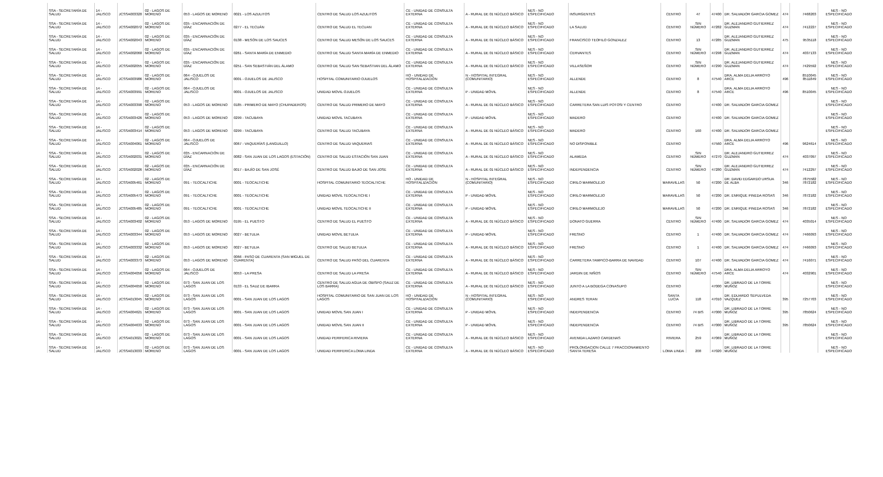| SSA - SECRETARÍA DE SALUD | 14 - JALISCO | JCSSA003320 | 02 - LAGOS DE MORENO | 053 - LAGOS DE MORENO | 0021 - LOS AZULITOS | CENTRO DE SALUD LOS AZULITOS | CE - UNIDAD DE CONSULTA EXTERNA | A - RURAL DE 01 NÚCLEO BÁSICO | NES - NO ESPECIFICADO | INSURGENTES | CENTRO | 47 | 47400 | DR. SALVADOR GARCIA GOMEZ | 474 | 7468203 | NES - NO ESPECIFICADO |
| SSA - SECRETARÍA DE SALUD | 14 - JALISCO | JCSSA002072 | 02 - LAGOS DE MORENO | 035 - ENCARNACIÓN DE DÍAZ | 0277 - EL TECUÁN | CENTRO DE SALUD EL TECUAN | CE - UNIDAD DE CONSULTA EXTERNA | A - RURAL DE 01 NÚCLEO BÁSICO | NES - NO ESPECIFICADO | LA SALUD | CENTRO | SIN NÚMERO | 47282 | DR. ALEJANDRO GUTIERREZ GUZMAN | 474 | 7412227 | NES - NO ESPECIFICADO |
| SSA - SECRETARÍA DE SALUD | 14 - JALISCO | JCSSA002043 | 02 - LAGOS DE MORENO | 035 - ENCARNACIÓN DE DÍAZ | 0138 - MESÓN DE LOS SAUCES | CENTRO DE SALUD MESÓN DE LOS SAUCES | CE - UNIDAD DE CONSULTA EXTERNA | A - RURAL DE 01 NÚCLEO BÁSICO | NES - NO ESPECIFICADO | FRANCISCO TEOFILO GONZALEZ | CENTRO | 13 | 47285 | DR. ALEJANDRO GUTIERREZ GUZMAN | 475 | 9535118 | NES - NO ESPECIFICADO |
| SSA - SECRETARÍA DE SALUD | 14 - JALISCO | JCSSA002060 | 02 - LAGOS DE MORENO | 035 - ENCARNACIÓN DE DÍAZ | 0261 - SANTA MARÍA DE ENMEDIO | CENTRO DE SALUD SANTA MARÍA DE ENMEDIO | CE - UNIDAD DE CONSULTA EXTERNA | A - RURAL DE 01 NÚCLEO BÁSICO | NES - NO ESPECIFICADO | CERVANTES | CENTRO | SIN NÚMERO | 47298 | DR. ALEJANDRO GUTIERREZ GUZMAN | 474 | 4037133 | NES - NO ESPECIFICADO |
| SSA - SECRETARÍA DE SALUD | 14 - JALISCO | JCSSA002055 | 02 - LAGOS DE MORENO | 035 - ENCARNACIÓN DE DÍAZ | 0251 - SAN SEBASTIÁN DEL ÁLAMO | CENTRO DE SALUD SAN SEBASTIAN DEL ÁLAMO | CE - UNIDAD DE CONSULTA EXTERNA | A - RURAL DE 01 NÚCLEO BÁSICO | NES - NO ESPECIFICADO | VILLASEÑOR | CENTRO | SIN NÚMERO | 47290 | DR. ALEJANDRO GUTIERREZ GUZMAN | 474 | 7429592 | NES - NO ESPECIFICADO |
| SSA - SECRETARÍA DE SALUD | 14 - JALISCO | JCSSA003986 | 02 - LAGOS DE MORENO | 064 - OJUELOS DE JALISCO | 0001 - OJUELOS DE JALISCO | HOSPITAL COMUNITARIO OJUELOS | HO - UNIDAD DE HOSPITALIZACIÓN | N - HOSPITAL INTEGRAL (COMUNITARIO) | NES - NO ESPECIFICADO | ALLENDE | CENTRO | 8 | 47540 | DRA. ALMA DELIA ARROYO ARCE | 496 | 8510045 8511849 | NES - NO ESPECIFICADO |
| SSA - SECRETARÍA DE SALUD | 14 - JALISCO | JCSSA003991 | 02 - LAGOS DE MORENO | 064 - OJUELOS DE JALISCO | 0001 - OJUELOS DE JALISCO | UNIDAD MOVIL OJUELOS | CE - UNIDAD DE CONSULTA EXTERNA | P - UNIDAD MÓVIL | NES - NO ESPECIFICADO | ALLENDE | CENTRO | 8 | 47540 | DRA. ALMA DELIA ARROYO ARCE | 496 | 8510045 | NES - NO ESPECIFICADO |
| SSA - SECRETARÍA DE SALUD | 14 - JALISCO | JCSSA003390 | 02 - LAGOS DE MORENO | 053 - LAGOS DE MORENO | 0185 - PRIMERO DE MAYO (CHUPADEROS) | CENTRO DE SALUD PRIMERO DE MAYO | CE - UNIDAD DE CONSULTA EXTERNA | A - RURAL DE 01 NÚCLEO BÁSICO | NES - NO ESPECIFICADO | CARRETERA SAN LUIS POTOSI Y CENTRO | CENTRO | | 47400 | DR. SALVADOR GARCIA GOMEZ | | | NES - NO ESPECIFICADO |
| SSA - SECRETARÍA DE SALUD | 14 - JALISCO | JCSSA003426 | 02 - LAGOS DE MORENO | 053 - LAGOS DE MORENO | 0299 - TACUBAYA | UNIDAD MOVIL TACUBAYA | CE - UNIDAD DE CONSULTA EXTERNA | P - UNIDAD MÓVIL | NES - NO ESPECIFICADO | MADERO | CENTRO | | 47400 | DR. SALVADOR GARCIA GOMEZ | | | NES - NO ESPECIFICADO |
| SSA - SECRETARÍA DE SALUD | 14 - JALISCO | JCSSA003414 | 02 - LAGOS DE MORENO | 053 - LAGOS DE MORENO | 0299 - TACUBAYA | CENTRO DE SALUD TACUBAYA | CE - UNIDAD DE CONSULTA EXTERNA | A - RURAL DE 01 NÚCLEO BÁSICO | NES - NO ESPECIFICADO | MADERO | CENTRO | 160 | 47400 | DR. SALVADOR GARCIA GOMEZ | | | NES - NO ESPECIFICADO |
| SSA - SECRETARÍA DE SALUD | 14 - JALISCO | JCSSA004061 | 02 - LAGOS DE MORENO | 064 - OJUELOS DE JALISCO | 0067 - VAQUERÍAS (LANGUILLO) | CENTRO DE SALUD VAQUERIAS | CE - UNIDAD DE CONSULTA EXTERNA | A - RURAL DE 01 NÚCLEO BÁSICO | NES - NO ESPECIFICADO | NO DISPONIBLE | CENTRO | | 47560 | DRA. ALMA DELIA ARROYO ARCE | 496 | 9624614 | NES - NO ESPECIFICADO |
| SSA - SECRETARÍA DE SALUD | 14 - JALISCO | JCSSA002031 | 02 - LAGOS DE MORENO | 035 - ENCARNACIÓN DE DÍAZ | 0082 - SAN JUAN DE LOS LAGOS (ESTACIÓN) | CENTRO DE SALUD ESTACIÓN SAN JUAN | CE - UNIDAD DE CONSULTA EXTERNA | A - RURAL DE 01 NÚCLEO BÁSICO | NES - NO ESPECIFICADO | ALAMEDA | CENTRO | SIN NÚMERO | 47270 | DR. ALEJANDRO GUTIERREZ GUZMAN | 474 | 4037097 | NES - NO ESPECIFICADO |
| SSA - SECRETARÍA DE SALUD | 14 - JALISCO | JCSSA002026 | 02 - LAGOS DE MORENO | 035 - ENCARNACIÓN DE DÍAZ | 0017 - BAJÍO DE SAN JOSÉ | CENTRO DE SALUD BAJIO DE SAN JOSE | CE - UNIDAD DE CONSULTA EXTERNA | A - RURAL DE 01 NÚCLEO BÁSICO | NES - NO ESPECIFICADO | INDEPENDENCIA | CENTRO | SIN NÚMERO | 47280 | DR. ALEJANDRO GUTIERREZ GUZMAN | 474 | 7412297 | NES - NO ESPECIFICADO |
| SSA - SECRETARÍA DE SALUD | 14 - JALISCO | JCSSA005461 | 02 - LAGOS DE MORENO | 091 - TEOCALTICHE | 0001 - TEOCALTICHE | HOSPITAL COMUNITARIO TEOCALTICHE | HO - UNIDAD DE HOSPITALIZACIÓN | N - HOSPITAL INTEGRAL (COMUNITARIO) | NES - NO ESPECIFICADO | CIRILO MARMOLEJO | MARAVILLAS | 50 | 47200 | DR. DAVID EDGARDO URSUA DE ALBA | 346 | 7875582 7872182 | NES - NO ESPECIFICADO |
| SSA - SECRETARÍA DE SALUD | 14 - JALISCO | JCSSA005473 | 02 - LAGOS DE MORENO | 091 - TEOCALTICHE | 0001 - TEOCALTICHE | UNIDAD MOVIL TEOCALTICHE I | CE - UNIDAD DE CONSULTA EXTERNA | P - UNIDAD MÓVIL | NES - NO ESPECIFICADO | CIRILO MARMOLEJO | MARAVILLAS | 50 | 47200 | DR. ENRIQUE PINEDA ROSAS | 346 | 7872182 | NES - NO ESPECIFICADO |
| SSA - SECRETARÍA DE SALUD | 14 - JALISCO | JCSSA005485 | 02 - LAGOS DE MORENO | 091 - TEOCALTICHE | 0001 - TEOCALTICHE | UNIDAD MOVIL TEOCALTICHE II | CE - UNIDAD DE CONSULTA EXTERNA | P - UNIDAD MÓVIL | NES - NO ESPECIFICADO | CIRILO MARMOLEJO | MARAVILLAS | 50 | 47200 | DR. ENRIQUE PINEDA ROSAS | 346 | 7872182 | NES - NO ESPECIFICADO |
| SSA - SECRETARÍA DE SALUD | 14 - JALISCO | JCSSA003402 | 02 - LAGOS DE MORENO | 053 - LAGOS DE MORENO | 0195 - EL PUESTO | CENTRO DE SALUD EL PUESTO | CE - UNIDAD DE CONSULTA EXTERNA | A - RURAL DE 01 NÚCLEO BÁSICO | NES - NO ESPECIFICADO | DONATO GUERRA | CENTRO | SIN NÚMERO | 47400 | DR. SALVADOR GARCIA GOMEZ | 474 | 4035014 | NES - NO ESPECIFICADO |
| SSA - SECRETARÍA DE SALUD | 14 - JALISCO | JCSSA003344 | 02 - LAGOS DE MORENO | 053 - LAGOS DE MORENO | 0027 - BETULIA | UNIDAD MOVIL BETULIA | CE - UNIDAD DE CONSULTA EXTERNA | P - UNIDAD MÓVIL | NES - NO ESPECIFICADO | FRESNO | CENTRO | 1 | 47400 | DR. SALVADOR GARCIA GOMEZ | 474 | 7466093 | NES - NO ESPECIFICADO |
| SSA - SECRETARÍA DE SALUD | 14 - JALISCO | JCSSA003332 | 02 - LAGOS DE MORENO | 053 - LAGOS DE MORENO | 0027 - BETULIA | CENTRO DE SALUD BETULIA | CE - UNIDAD DE CONSULTA EXTERNA | A - RURAL DE 01 NÚCLEO BÁSICO | NES - NO ESPECIFICADO | FRESNO | CENTRO | 1 | 47400 | DR. SALVADOR GARCIA GOMEZ | 474 | 7466093 | NES - NO ESPECIFICADO |
| SSA - SECRETARÍA DE SALUD | 14 - JALISCO | JCSSA003373 | 02 - LAGOS DE MORENO | 053 - LAGOS DE MORENO | 0066 - PASO DE CUARENTA (SAN MIGUEL DE CUARENTA) | CENTRO DE SALUD PASO DEL CUARENTA | CE - UNIDAD DE CONSULTA EXTERNA | A - RURAL DE 01 NÚCLEO BÁSICO | NES - NO ESPECIFICADO | CARRETERA TAMPICO-BARRA DE NAVIDAD | CENTRO | 107 | 47400 | DR. SALVADOR GARCIA GOMEZ | 474 | 7416071 | NES - NO ESPECIFICADO |
| SSA - SECRETARÍA DE SALUD | 14 - JALISCO | JCSSA004056 | 02 - LAGOS DE MORENO | 064 - OJUELOS DE JALISCO | 0053 - LA PRESA | CENTRO DE SALUD LA PRESA | CE - UNIDAD DE CONSULTA EXTERNA | A - RURAL DE 01 NÚCLEO BÁSICO | NES - NO ESPECIFICADO | JARDIN DE NIÑOS | CENTRO | SIN NÚMERO | 47540 | DRA. ALMA DELIA ARROYO ARCE | 474 | 4032901 | NES - NO ESPECIFICADO |
| SSA - SECRETARÍA DE SALUD | 14 - JALISCO | JCSSA004650 | 02 - LAGOS DE MORENO | 073 - SAN JUAN DE LOS LAGOS | 0133 - EL SAUZ DE IBARRA | CENTRO DE SALUD AGUA DE OBISPO (SAUZ DE LOS BARRA) | CE - UNIDAD DE CONSULTA EXTERNA | A - RURAL DE 01 NÚCLEO BÁSICO | NES - NO ESPECIFICADO | JUNTO A LA BODEGA CONASUPO | CENTRO | | 47000 | DR. LIBRADO DE LA TORRE MUÑOZ | | | NES - NO ESPECIFICADO |
| SSA - SECRETARÍA DE SALUD | 14 - JALISCO | JCSSA013045 | 02 - LAGOS DE MORENO | 073 - SAN JUAN DE LOS LAGOS | 0001 - SAN JUAN DE LOS LAGOS | HOSPITAL COMUNITARIO DE SAN JUAN DE LOS LAGOS | HO - UNIDAD DE HOSPITALIZACIÓN | N - HOSPITAL INTEGRAL (COMUNITARIO) | NES - NO ESPECIFICADO | ANDRES TERAN | SANTA LUCIA | 118 | 47010 | DR. EDUARDO SEPULVEDA VAZQUEZ | 395 | 7257703 | NES - NO ESPECIFICADO |
| SSA - SECRETARÍA DE SALUD | 14 - JALISCO | JCSSA004621 | 02 - LAGOS DE MORENO | 073 - SAN JUAN DE LOS LAGOS | 0001 - SAN JUAN DE LOS LAGOS | UNIDAD MOVIL SAN JUAN I | CE - UNIDAD DE CONSULTA EXTERNA | P - UNIDAD MÓVIL | NES - NO ESPECIFICADO | INDEPENDENCIA | CENTRO | 74 BIS | 47000 | DR. LIBRADO DE LA TORRE MUÑOZ | 395 | 7850624 | NES - NO ESPECIFICADO |
| SSA - SECRETARÍA DE SALUD | 14 - JALISCO | JCSSA004633 | 02 - LAGOS DE MORENO | 073 - SAN JUAN DE LOS LAGOS | 0001 - SAN JUAN DE LOS LAGOS | UNIDAD MOVIL SAN JUAN II | CE - UNIDAD DE CONSULTA EXTERNA | P - UNIDAD MÓVIL | NES - NO ESPECIFICADO | INDEPENDENCIA | CENTRO | 74 BIS | 47000 | DR. LIBRADO DE LA TORRE MUÑOZ | 395 | 7850624 | NES - NO ESPECIFICADO |
| SSA - SECRETARÍA DE SALUD | 14 - JALISCO | JCSSA013021 | 02 - LAGOS DE MORENO | 073 - SAN JUAN DE LOS LAGOS | 0001 - SAN JUAN DE LOS LAGOS | UNIDAD PERIFERICA RIVIERA | CE - UNIDAD DE CONSULTA EXTERNA | A - RURAL DE 01 NÚCLEO BÁSICO | NES - NO ESPECIFICADO | AVENIDA LAZARO CARDENAS | RIVIERA | 259 | 47069 | DR. LIBRADO DE LA TORRE MUÑOZ | | | NES - NO ESPECIFICADO |
| SSA - SECRETARÍA DE SALUD | 14 - JALISCO | JCSSA013033 | 02 - LAGOS DE MORENO | 073 - SAN JUAN DE LOS LAGOS | 0001 - SAN JUAN DE LOS LAGOS | UNIDAD PERIFERICA LOMA LINDA | CE - UNIDAD DE CONSULTA EXTERNA | A - RURAL DE 01 NÚCLEO BÁSICO | NES - NO ESPECIFICADO | PROLONGACION CALLE 7 FRACCIONAMIENTO SANTA TERESA | LOMA LINDA | 208 | 47020 | DR. LIBRADO DE LA TORRE MUÑOZ | | | NES - NO ESPECIFICADO |